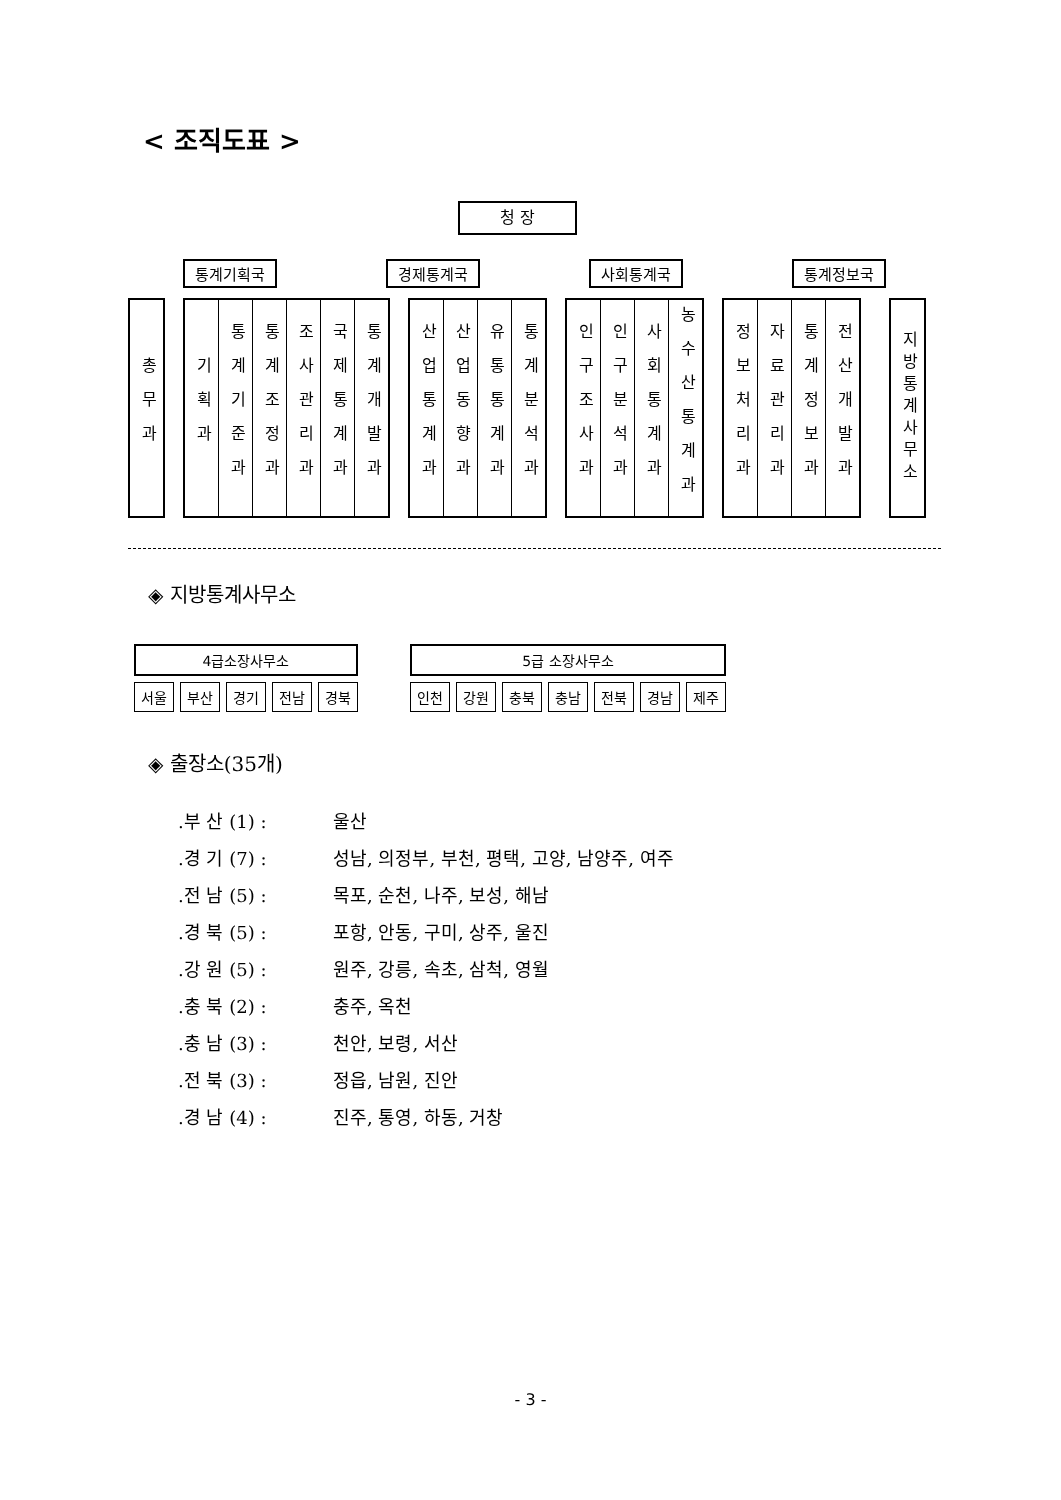< 조직도표 >
청 장
통계기획국 경제통계국 사회통계국 통계정보국
총무과
기획과
통계기준과
통계조정과
조사관리과
국제통계과
통계개발과
산업통계과
산업동향과
유통통계과
통계분석과
인구조사과
인구분석과
사회통계과
농수산통계과
정보처리과
자료관리과
통계정보과
전산개발과
지방통계사무소
◈ 지방통계사무소
| 4급소장사무소 | | | | |
| --- | --- | --- | --- | --- |
| 서울 | 부산 | 경기 | 전남 | 경북 |
| 5급 소장사무소 | | | | | | |
| --- | --- | --- | --- | --- | --- | --- |
| 인천 | 강원 | 충북 | 충남 | 전북 | 경남 | 제주 |
◈ 출장소(35개)
.부 산 (1) : 울산
.경 기 (7) : 성남, 의정부, 부천, 평택, 고양, 남양주, 여주
.전 남 (5) : 목포, 순천, 나주, 보성, 해남
.경 북 (5) : 포항, 안동, 구미, 상주, 울진
.강 원 (5) : 원주, 강릉, 속초, 삼척, 영월
.충 북 (2) : 충주, 옥천
.충 남 (3) : 천안, 보령, 서산
.전 북 (3) : 정읍, 남원, 진안
.경 남 (4) : 진주, 통영, 하동, 거창
- 3 -